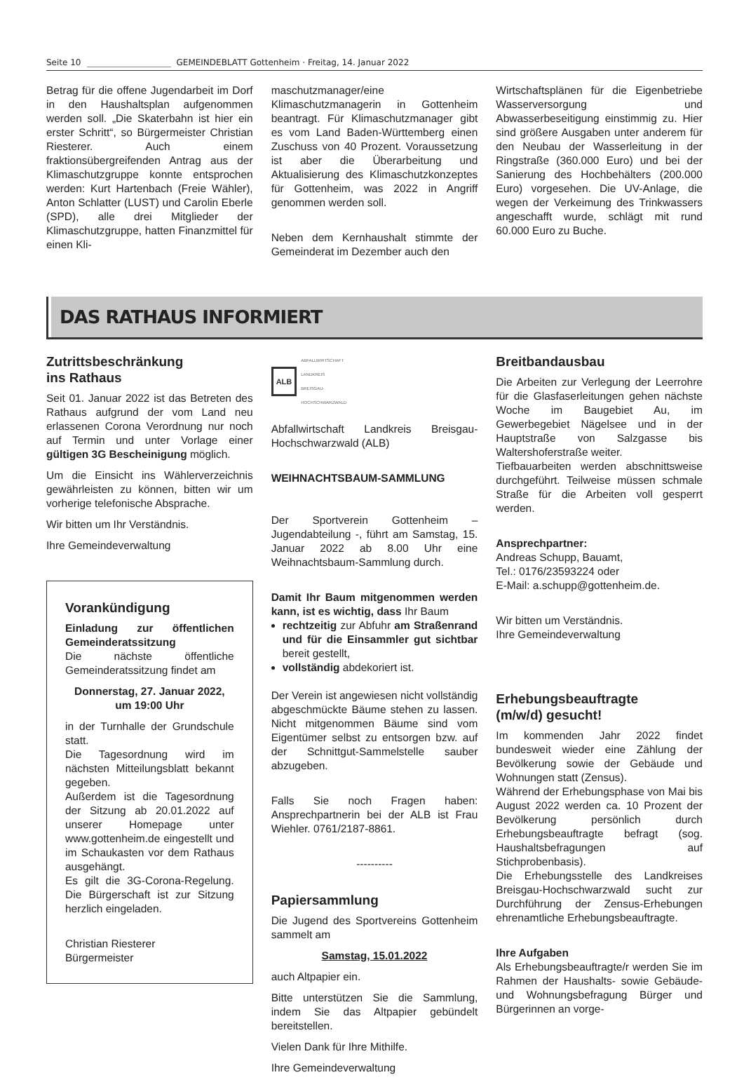Seite 10
GEMEINDEBLATT Gottenheim · Freitag, 14. Januar 2022
Betrag für die offene Jugendarbeit im Dorf in den Haushaltsplan aufgenommen werden soll. „Die Skaterbahn ist hier ein erster Schritt“, so Bürgermeister Christian Riesterer. Auch einem fraktionsübergreifenden Antrag aus der Klimaschutzgruppe konnte entsprochen werden: Kurt Hartenbach (Freie Wähler), Anton Schlatter (LUST) und Carolin Eberle (SPD), alle drei Mitglieder der Klimaschutzgruppe, hatten Finanzmittel für einen Kli-
maschutzmanager/eine Klimaschutzmanagerin in Gottenheim beantragt. Für Klimaschutzmanager gibt es vom Land Baden-Württemberg einen Zuschuss von 40 Prozent. Voraussetzung ist aber die Überarbeitung und Aktualisierung des Klimaschutzkonzeptes für Gottenheim, was 2022 in Angriff genommen werden soll.
Neben dem Kernhaushalt stimmte der Gemeinderat im Dezember auch den
Wirtschaftsplänen für die Eigenbetriebe Wasserversorgung und Abwasserbeseitigung einstimmig zu. Hier sind größere Ausgaben unter anderem für den Neubau der Wasserleitung in der Ringstraße (360.000 Euro) und bei der Sanierung des Hochbehälters (200.000 Euro) vorgesehen. Die UV-Anlage, die wegen der Verkeimung des Trinkwassers angeschafft wurde, schlägt mit rund 60.000 Euro zu Buche.
DAS RATHAUS INFORMIERT
Zutrittsbeschränkung
ins Rathaus
Seit 01. Januar 2022 ist das Betreten des Rathaus aufgrund der vom Land neu erlassenen Corona Verordnung nur noch auf Termin und unter Vorlage einer gültigen 3G Bescheinigung möglich.
Um die Einsicht ins Wählerverzeichnis gewährleisten zu können, bitten wir um vorherige telefonische Absprache.
Wir bitten um Ihr Verständnis.
Ihre Gemeindeverwaltung
Vorankündigung
Einladung zur öffentlichen Gemeinderatssitzung
Die nächste öffentliche Gemeinderatssitzung findet am
Donnerstag, 27. Januar 2022, um 19:00 Uhr
in der Turnhalle der Grundschule statt.
Die Tagesordnung wird im nächsten Mitteilungsblatt bekannt gegeben.
Außerdem ist die Tagesordnung der Sitzung ab 20.01.2022 auf unserer Homepage unter www.gottenheim.de eingestellt und im Schaukasten vor dem Rathaus ausgehängt.
Es gilt die 3G-Corona-Regelung. Die Bürgerschaft ist zur Sitzung herzlich eingeladen.
Christian Riesterer
Bürgermeister
ALB
ABFALLWIRTSCHAFT
LANDKREIS
BREISGAU-
HOCHSCHWARZWALD
Abfallwirtschaft Landkreis Breisgau-Hochschwarzwald (ALB)
WEIHNACHTSBAUM-SAMMLUNG
Der Sportverein Gottenheim – Jugendabteilung -, führt am Samstag, 15. Januar 2022 ab 8.00 Uhr eine Weihnachtsbaum-Sammlung durch.
Damit Ihr Baum mitgenommen werden kann, ist es wichtig, dass Ihr Baum
rechtzeitig zur Abfuhr am Straßenrand und für die Einsammler gut sichtbar bereit gestellt,
vollständig abdekoriert ist.
Der Verein ist angewiesen nicht vollständig abgeschmückte Bäume stehen zu lassen. Nicht mitgenommen Bäume sind vom Eigentümer selbst zu entsorgen bzw. auf der Schnittgut-Sammelstelle sauber abzugeben.
Falls Sie noch Fragen haben: Ansprechpartnerin bei der ALB ist Frau Wiehler. 0761/2187-8861.
----------
Papiersammlung
Die Jugend des Sportvereins Gottenheim sammelt am
Samstag, 15.01.2022
auch Altpapier ein.
Bitte unterstützen Sie die Sammlung, indem Sie das Altpapier gebündelt bereitstellen.
Vielen Dank für Ihre Mithilfe.
Ihre Gemeindeverwaltung
Breitbandausbau
Die Arbeiten zur Verlegung der Leerrohre für die Glasfaserleitungen gehen nächste Woche im Baugebiet Au, im Gewerbegebiet Nägelsee und in der Hauptstraße von Salzgasse bis Waltershoferstraße weiter.
Tiefbauarbeiten werden abschnittsweise durchgeführt. Teilweise müssen schmale Straße für die Arbeiten voll gesperrt werden.
Ansprechpartner:
Andreas Schupp, Bauamt,
Tel.: 0176/23593224 oder
E-Mail: a.schupp@gottenheim.de.
Wir bitten um Verständnis.
Ihre Gemeindeverwaltung
Erhebungsbeauftragte
(m/w/d) gesucht!
Im kommenden Jahr 2022 findet bundesweit wieder eine Zählung der Bevölkerung sowie der Gebäude und Wohnungen statt (Zensus).
Während der Erhebungsphase von Mai bis August 2022 werden ca. 10 Prozent der Bevölkerung persönlich durch Erhebungsbeauftragte befragt (sog. Haushaltsbefragungen auf Stichprobenbasis).
Die Erhebungsstelle des Landkreises Breisgau-Hochschwarzwald sucht zur Durchführung der Zensus-Erhebungen ehrenamtliche Erhebungsbeauftragte.
Ihre Aufgaben
Als Erhebungsbeauftragte/r werden Sie im Rahmen der Haushalts- sowie Gebäude- und Wohnungsbefragung Bürger und Bürgerinnen an vorge-